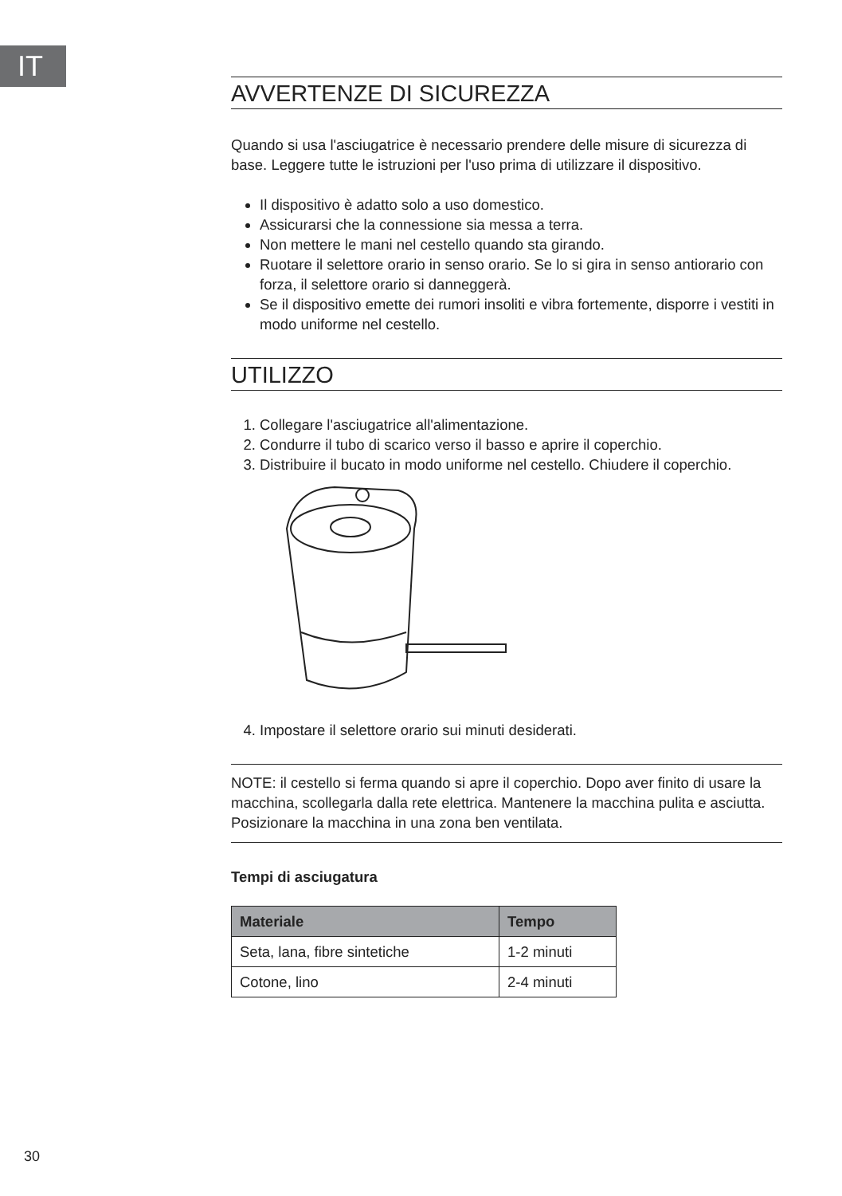IT
AVVERTENZE DI SICUREZZA
Quando si usa l'asciugatrice è necessario prendere delle misure di sicurezza di base. Leggere tutte le istruzioni per l'uso prima di utilizzare il dispositivo.
Il dispositivo è adatto solo a uso domestico.
Assicurarsi che la connessione sia messa a terra.
Non mettere le mani nel cestello quando sta girando.
Ruotare il selettore orario in senso orario. Se lo si gira in senso antiorario con forza, il selettore orario si danneggerà.
Se il dispositivo emette dei rumori insoliti e vibra fortemente, disporre i vestiti in modo uniforme nel cestello.
UTILIZZO
1. Collegare l'asciugatrice all'alimentazione.
2. Condurre il tubo di scarico verso il basso e aprire il coperchio.
3. Distribuire il bucato in modo uniforme nel cestello. Chiudere il coperchio.
4. Impostare il selettore orario sui minuti desiderati.
NOTE: il cestello si ferma quando si apre il coperchio. Dopo aver finito di usare la macchina, scollegarla dalla rete elettrica. Mantenere la macchina pulita e asciutta. Posizionare la macchina in una zona ben ventilata.
Tempi di asciugatura
| Materiale | Tempo |
| --- | --- |
| Seta, lana, fibre sintetiche | 1-2 minuti |
| Cotone, lino | 2-4 minuti |
30